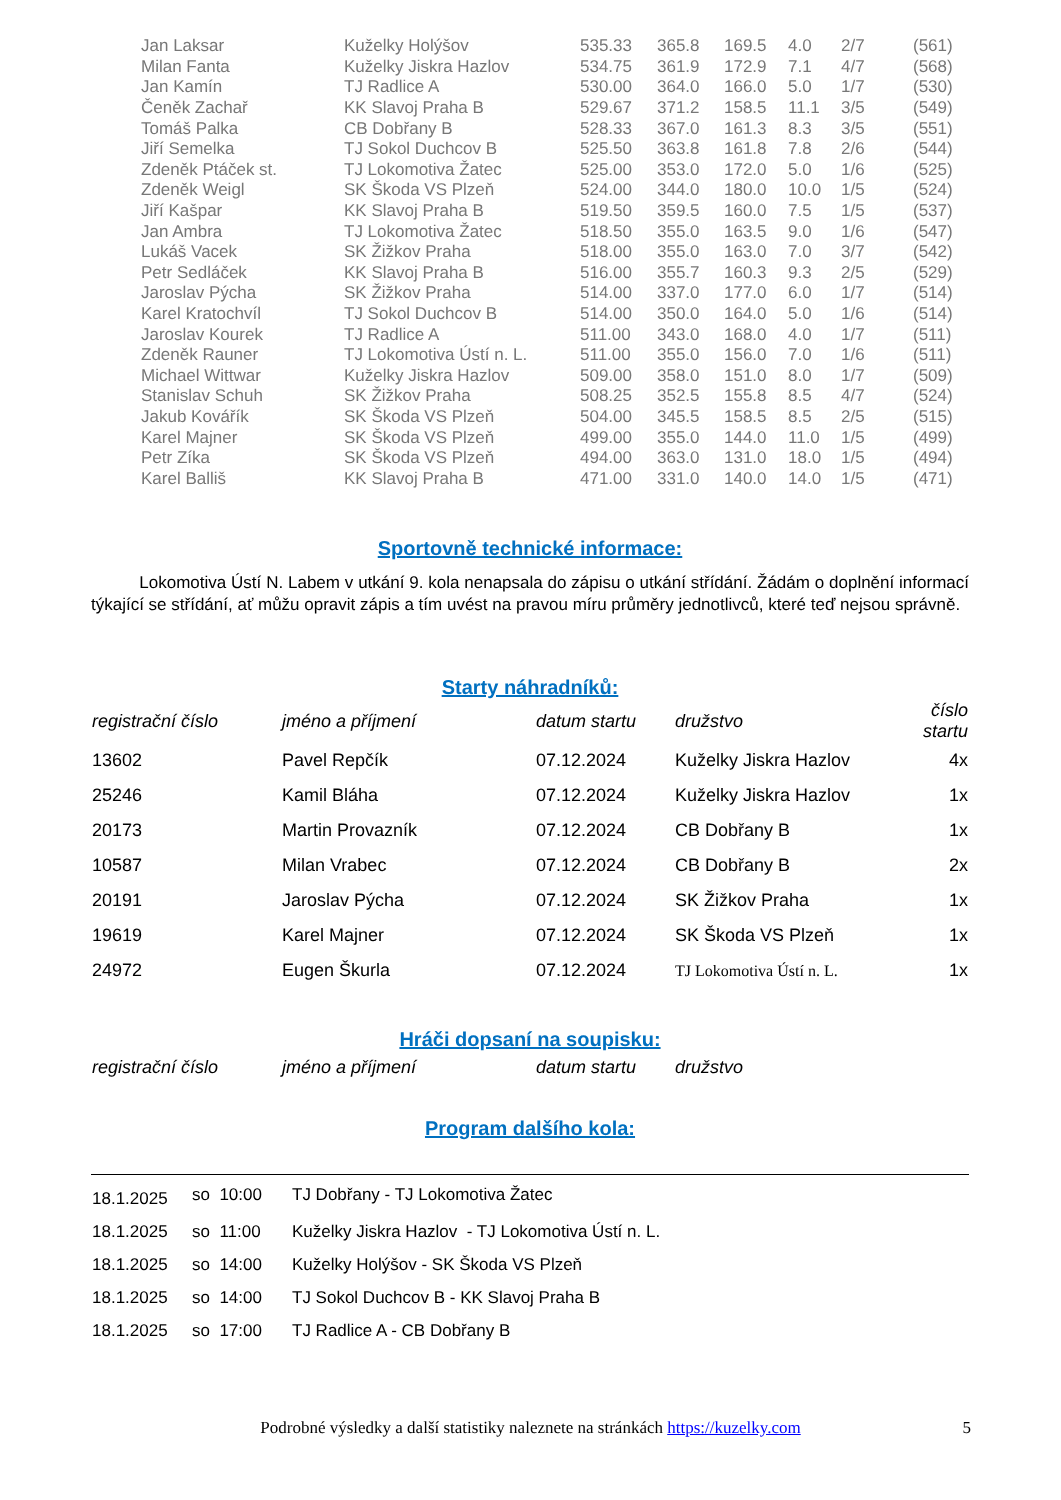| Jan Laksar | Kuželky Holýšov | 535.33 | 365.8 | 169.5 | 4.0 | 2/7 | (561) |
| Milan Fanta | Kuželky Jiskra Hazlov | 534.75 | 361.9 | 172.9 | 7.1 | 4/7 | (568) |
| Jan Kamín | TJ Radlice A | 530.00 | 364.0 | 166.0 | 5.0 | 1/7 | (530) |
| Čeněk Zachař | KK Slavoj Praha B | 529.67 | 371.2 | 158.5 | 11.1 | 3/5 | (549) |
| Tomáš Palka | CB Dobřany B | 528.33 | 367.0 | 161.3 | 8.3 | 3/5 | (551) |
| Jiří Semelka | TJ Sokol Duchcov B | 525.50 | 363.8 | 161.8 | 7.8 | 2/6 | (544) |
| Zdeněk Ptáček st. | TJ Lokomotiva Žatec | 525.00 | 353.0 | 172.0 | 5.0 | 1/6 | (525) |
| Zdeněk Weigl | SK Škoda VS Plzeň | 524.00 | 344.0 | 180.0 | 10.0 | 1/5 | (524) |
| Jiří Kašpar | KK Slavoj Praha B | 519.50 | 359.5 | 160.0 | 7.5 | 1/5 | (537) |
| Jan Ambra | TJ Lokomotiva Žatec | 518.50 | 355.0 | 163.5 | 9.0 | 1/6 | (547) |
| Lukáš Vacek | SK Žižkov Praha | 518.00 | 355.0 | 163.0 | 7.0 | 3/7 | (542) |
| Petr Sedláček | KK Slavoj Praha B | 516.00 | 355.7 | 160.3 | 9.3 | 2/5 | (529) |
| Jaroslav Pýcha | SK Žižkov Praha | 514.00 | 337.0 | 177.0 | 6.0 | 1/7 | (514) |
| Karel Kratochvíl | TJ Sokol Duchcov B | 514.00 | 350.0 | 164.0 | 5.0 | 1/6 | (514) |
| Jaroslav Kourek | TJ Radlice A | 511.00 | 343.0 | 168.0 | 4.0 | 1/7 | (511) |
| Zdeněk Rauner | TJ Lokomotiva Ústí n. L. | 511.00 | 355.0 | 156.0 | 7.0 | 1/6 | (511) |
| Michael Wittwar | Kuželky Jiskra Hazlov | 509.00 | 358.0 | 151.0 | 8.0 | 1/7 | (509) |
| Stanislav Schuh | SK Žižkov Praha | 508.25 | 352.5 | 155.8 | 8.5 | 4/7 | (524) |
| Jakub Kovářík | SK Škoda VS Plzeň | 504.00 | 345.5 | 158.5 | 8.5 | 2/5 | (515) |
| Karel Majner | SK Škoda VS Plzeň | 499.00 | 355.0 | 144.0 | 11.0 | 1/5 | (499) |
| Petr Zíka | SK Škoda VS Plzeň | 494.00 | 363.0 | 131.0 | 18.0 | 1/5 | (494) |
| Karel Balliš | KK Slavoj Praha B | 471.00 | 331.0 | 140.0 | 14.0 | 1/5 | (471) |
Sportovně technické informace:
Lokomotiva Ústí N. Labem v utkání 9. kola nenapsala do zápisu o utkání střídání. Žádám o doplnění informací týkající se střídání, ať můžu opravit zápis a tím uvést na pravou míru průměry jednotlivců, které teď nejsou správně.
Starty náhradníků:
| registrační číslo | jméno a příjmení | datum startu | družstvo | číslo startu |
| --- | --- | --- | --- | --- |
| 13602 | Pavel Repčík | 07.12.2024 | Kuželky Jiskra Hazlov | 4x |
| 25246 | Kamil Bláha | 07.12.2024 | Kuželky Jiskra Hazlov | 1x |
| 20173 | Martin Provazník | 07.12.2024 | CB Dobřany B | 1x |
| 10587 | Milan Vrabec | 07.12.2024 | CB Dobřany B | 2x |
| 20191 | Jaroslav Pýcha | 07.12.2024 | SK Žižkov Praha | 1x |
| 19619 | Karel Majner | 07.12.2024 | SK Škoda VS Plzeň | 1x |
| 24972 | Eugen Škurla | 07.12.2024 | TJ Lokomotiva Ústí n. L. | 1x |
Hráči dopsaní na soupisku:
| registrační číslo | jméno a příjmení | datum startu | družstvo |
| --- | --- | --- | --- |
Program dalšího kola:
| 18.1.2025 | so 10:00 | TJ Dobřany - TJ Lokomotiva Žatec |
| 18.1.2025 | so 11:00 | Kuželky Jiskra Hazlov - TJ Lokomotiva Ústí n. L. |
| 18.1.2025 | so 14:00 | Kuželky Holýšov - SK Škoda VS Plzeň |
| 18.1.2025 | so 14:00 | TJ Sokol Duchcov B - KK Slavoj Praha B |
| 18.1.2025 | so 17:00 | TJ Radlice A - CB Dobřany B |
Podrobné výsledky a další statistiky naleznete na stránkách https://kuzelky.com 5